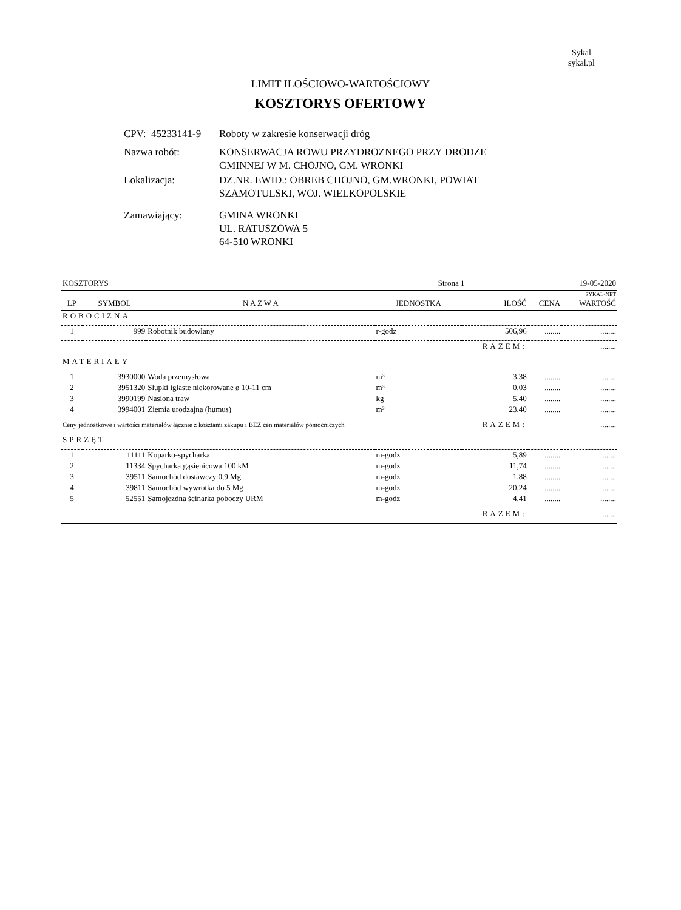Sykal
sykal.pl
LIMIT ILOŚCIOWO-WARTOŚCIOWY
KOSZTORYS OFERTOWY
| CPV: 45233141-9 | Roboty w zakresie konserwacji dróg |
| Nazwa robót: | KONSERWACJA ROWU PRZYDROZNEGO PRZY DRODZE GMINNEJ W M. CHOJNO, GM. WRONKI |
| Lokalizacja: | DZ.NR. EWID.: OBREB CHOJNO, GM.WRONKI, POWIAT SZAMOTULSKI, WOJ. WIELKOPOLSKIE |
| Zamawiający: | GMINA WRONKI UL. RATUSZOWA 5 64-510 WRONKI |
| KOSZTORYS | | | Strona 1 | | 19-05-2020 | |
| SYKAL-NET | | | | | | |
| LP | SYMBOL | N A Z W A | JEDNOSTKA | ILOŚĆ | CENA | WARTOŚĆ |
| ROBOCIZNA | | | | | | |
| 1 | 999 | Robotnik budowlany | r-godz | 506,96 | ........ | ........ |
| RAZEM: | | | | | | ........ |
| MATERIAŁY | | | | | | |
| 1 | 3930000 | Woda przemysłowa | m³ | 3,38 | ........ | ........ |
| 2 | 3951320 | Słupki iglaste niekorowane ø 10-11 cm | m³ | 0,03 | ........ | ........ |
| 3 | 3990199 | Nasiona traw | kg | 5,40 | ........ | ........ |
| 4 | 3994001 | Ziemia urodzajna (humus) | m³ | 23,40 | ........ | ........ |
| Ceny jednostkowe i wartości materiałów łącznie z kosztami zakupu i BEZ cen materiałów pomocniczych | | | | RAZEM: | | ........ |
| SPRZĘT | | | | | | |
| 1 | 11111 | Koparko-spycharka | m-godz | 5,89 | ........ | ........ |
| 2 | 11334 | Spycharka gąsienicowa 100 kM | m-godz | 11,74 | ........ | ........ |
| 3 | 39511 | Samochód dostawczy 0,9 Mg | m-godz | 1,88 | ........ | ........ |
| 4 | 39811 | Samochód wywrotka do 5 Mg | m-godz | 20,24 | ........ | ........ |
| 5 | 52551 | Samojezdna ścinarka poboczy URM | m-godz | 4,41 | ........ | ........ |
| RAZEM: | | | | | | ........ |